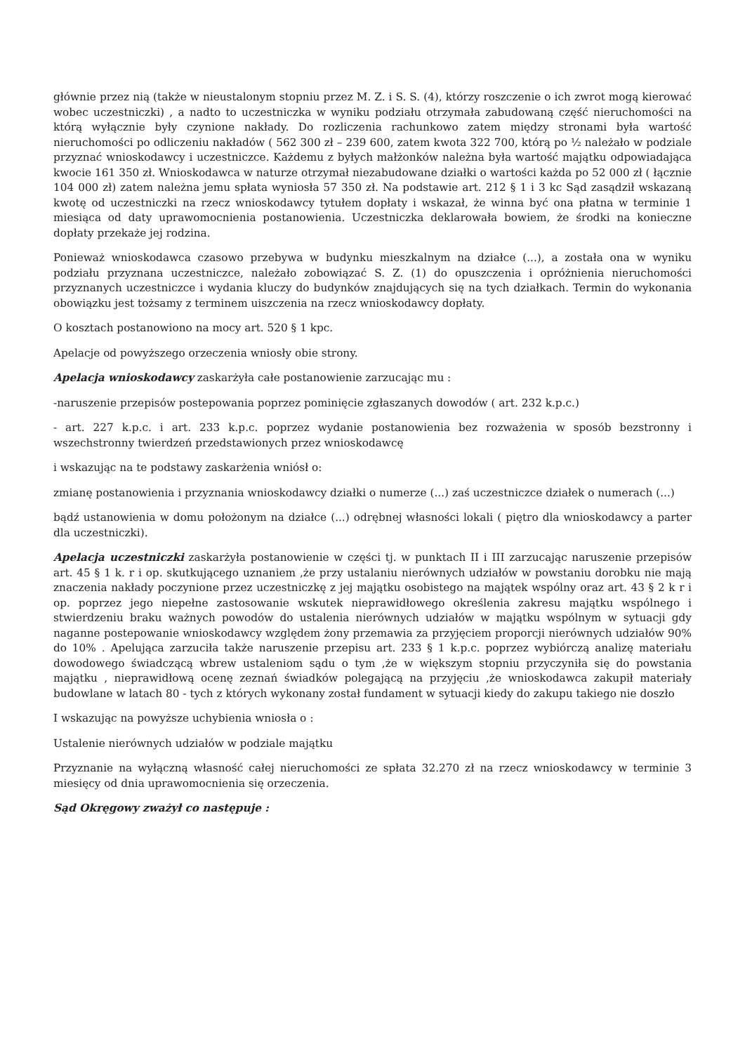głównie przez nią (także w nieustalonym stopniu przez M. Z. i S. S. (4), którzy roszczenie o ich zwrot mogą kierować wobec uczestniczki) , a nadto to uczestniczka w wyniku podziału otrzymała zabudowaną część nieruchomości na którą wyłącznie były czynione nakłady. Do rozliczenia rachunkowo zatem między stronami była wartość nieruchomości po odliczeniu nakładów ( 562 300 zł – 239 600, zatem kwota 322 700, którą po ½ należało w podziale przyznać wnioskodawcy i uczestniczce. Każdemu z byłych małżonków należna była wartość majątku odpowiadająca kwocie 161 350 zł. Wnioskodawca w naturze otrzymał niezabudowane działki o wartości każda po 52 000 zł ( łącznie 104 000 zł) zatem należna jemu spłata wyniosła 57 350 zł. Na podstawie art. 212 § 1 i 3 kc Sąd zasądził wskazaną kwotę od uczestniczki na rzecz wnioskodawcy tytułem dopłaty i wskazał, że winna być ona płatna w terminie 1 miesiąca od daty uprawomocnienia postanowienia. Uczestniczka deklarowała bowiem, że środki na konieczne dopłaty przekaże jej rodzina.
Ponieważ wnioskodawca czasowo przebywa w budynku mieszkalnym na działce (...), a została ona w wyniku podziału przyznana uczestniczce, należało zobowiązać S. Z. (1) do opuszczenia i opróżnienia nieruchomości przyznanych uczestniczce i wydania kluczy do budynków znajdujących się na tych działkach. Termin do wykonania obowiązku jest tożsamy z terminem uiszczenia na rzecz wnioskodawcy dopłaty.
O kosztach postanowiono na mocy art. 520 § 1 kpc.
Apelacje od powyższego orzeczenia wniosły obie strony.
Apelacja wnioskodawcy zaskarżyła całe postanowienie zarzucając mu :
-naruszenie przepisów postepowania poprzez pominięcie zgłaszanych dowodów ( art. 232 k.p.c.)
- art. 227 k.p.c. i art. 233 k.p.c. poprzez wydanie postanowienia bez rozważenia w sposób bezstronny i wszechstronny twierdzeń przedstawionych przez wnioskodawcę
i wskazując na te podstawy zaskarżenia wniósł o:
zmianę postanowienia i przyznania wnioskodawcy działki o numerze (...) zaś uczestniczce działek o numerach (...)
bądź ustanowienia w domu położonym na działce (...) odrębnej własności lokali ( piętro dla wnioskodawcy a parter dla uczestniczki).
Apelacja uczestniczki zaskarżyła postanowienie w części tj. w punktach II i III zarzucając naruszenie przepisów art. 45 § 1 k. r i op. skutkującego uznaniem ,że przy ustalaniu nierównych udziałów w powstaniu dorobku nie mają znaczenia nakłady poczynione przez uczestniczkę z jej majątku osobistego na majątek wspólny oraz art. 43 § 2 k r i op. poprzez jego niepełne zastosowanie wskutek nieprawidłowego określenia zakresu majątku wspólnego i stwierdzeniu braku ważnych powodów do ustalenia nierównych udziałów w majątku wspólnym w sytuacji gdy naganne postepowanie wnioskodawcy względem żony przemawia za przyjęciem proporcji nierównych udziałów 90% do 10% . Apelująca zarzuciła także naruszenie przepisu art. 233 § 1 k.p.c. poprzez wybiórczą analizę materiału dowodowego świadczącą wbrew ustaleniom sądu o tym ,że w większym stopniu przyczyniła się do powstania majątku , nieprawidłową ocenę zeznań świadków polegającą na przyjęciu ,że wnioskodawca zakupił materiały budowlane w latach 80 - tych z których wykonany został fundament w sytuacji kiedy do zakupu takiego nie doszło
I wskazując na powyższe uchybienia wniosła o :
Ustalenie nierównych udziałów w podziale majątku
Przyznanie na wyłączną własność całej nieruchomości ze spłata 32.270 zł na rzecz wnioskodawcy w terminie 3 miesięcy od dnia uprawomocnienia się orzeczenia.
Sąd Okręgowy zważył co następuje :